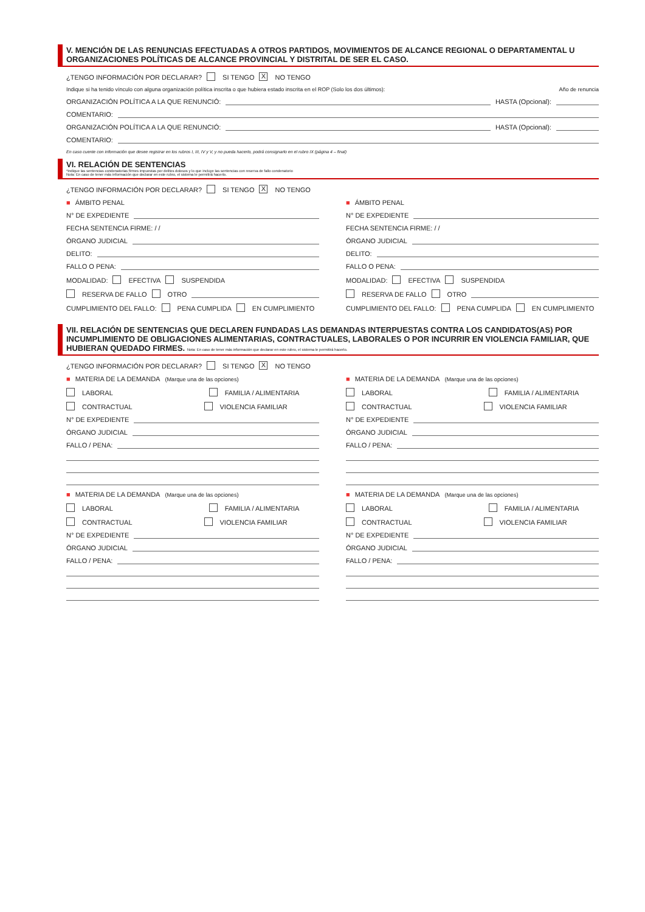V. MENCIÓN DE LAS RENUNCIAS EFECTUADAS A OTROS PARTIDOS, MOVIMIENTOS DE ALCANCE REGIONAL O DEPARTAMENTAL U ORGANIZACIONES POLÍTICAS DE ALCANCE PROVINCIAL Y DISTRITAL DE SER EL CASO.
¿TENGO INFORMACIÓN POR DECLARAR? SI TENGO X NO TENGO
Indique si ha tenido vínculo con alguna organización política inscrita o que hubiera estado inscrita en el ROP (Solo los dos últimos): Año de renuncia
ORGANIZACIÓN POLÍTICA A LA QUE RENUNCIÓ: HASTA (Opcional):
COMENTARIO:
ORGANIZACIÓN POLÍTICA A LA QUE RENUNCIÓ: HASTA (Opcional):
COMENTARIO:
En caso cuente con información que desee registrar en los rubros I, III, IV y V, y no pueda hacerlo, podrá consignarlo en el rubro IX (página 4 – final)
VI. RELACIÓN DE SENTENCIAS
*Indique las sentencias condenatorias firmes impuestas por delitos dolosos y lo que incluye las sentencias con reserva de fallo condenatorio
Nota: En caso de tener más información que declarar en este rubro, el sistema le permitirá hacerlo.
¿TENGO INFORMACIÓN POR DECLARAR? SI TENGO X NO TENGO
■ ÁMBITO PENAL
N° DE EXPEDIENTE
FECHA SENTENCIA FIRME: / /
ÓRGANO JUDICIAL
DELITO:
FALLO O PENA:
MODALIDAD: EFECTIVA SUSPENDIDA
RESERVA DE FALLO OTRO
CUMPLIMIENTO DEL FALLO: PENA CUMPLIDA EN CUMPLIMIENTO
■ ÁMBITO PENAL
N° DE EXPEDIENTE
FECHA SENTENCIA FIRME: / /
ÓRGANO JUDICIAL
DELITO:
FALLO O PENA:
MODALIDAD: EFECTIVA SUSPENDIDA
RESERVA DE FALLO OTRO
CUMPLIMIENTO DEL FALLO: PENA CUMPLIDA EN CUMPLIMIENTO
VII. RELACIÓN DE SENTENCIAS QUE DECLAREN FUNDADAS LAS DEMANDAS INTERPUESTAS CONTRA LOS CANDIDATOS(AS) POR INCUMPLIMIENTO DE OBLIGACIONES ALIMENTARIAS, CONTRACTUALES, LABORALES O POR INCURRIR EN VIOLENCIA FAMILIAR, QUE HUBIERAN QUEDADO FIRMES. Nota: En caso de tener más información que declarar en este rubro, el sistema le permitirá hacerlo.
¿TENGO INFORMACIÓN POR DECLARAR? SI TENGO X NO TENGO
■ MATERIA DE LA DEMANDA (Marque una de las opciones)
LABORAL FAMILIA / ALIMENTARIA
CONTRACTUAL VIOLENCIA FAMILIAR
N° DE EXPEDIENTE
ÓRGANO JUDICIAL
FALLO / PENA:
■ MATERIA DE LA DEMANDA (Marque una de las opciones)
LABORAL FAMILIA / ALIMENTARIA
CONTRACTUAL VIOLENCIA FAMILIAR
N° DE EXPEDIENTE
ÓRGANO JUDICIAL
FALLO / PENA:
■ MATERIA DE LA DEMANDA (Marque una de las opciones)
LABORAL FAMILIA / ALIMENTARIA
CONTRACTUAL VIOLENCIA FAMILIAR
N° DE EXPEDIENTE
ÓRGANO JUDICIAL
FALLO / PENA:
■ MATERIA DE LA DEMANDA (Marque una de las opciones)
LABORAL FAMILIA / ALIMENTARIA
CONTRACTUAL VIOLENCIA FAMILIAR
N° DE EXPEDIENTE
ÓRGANO JUDICIAL
FALLO / PENA: